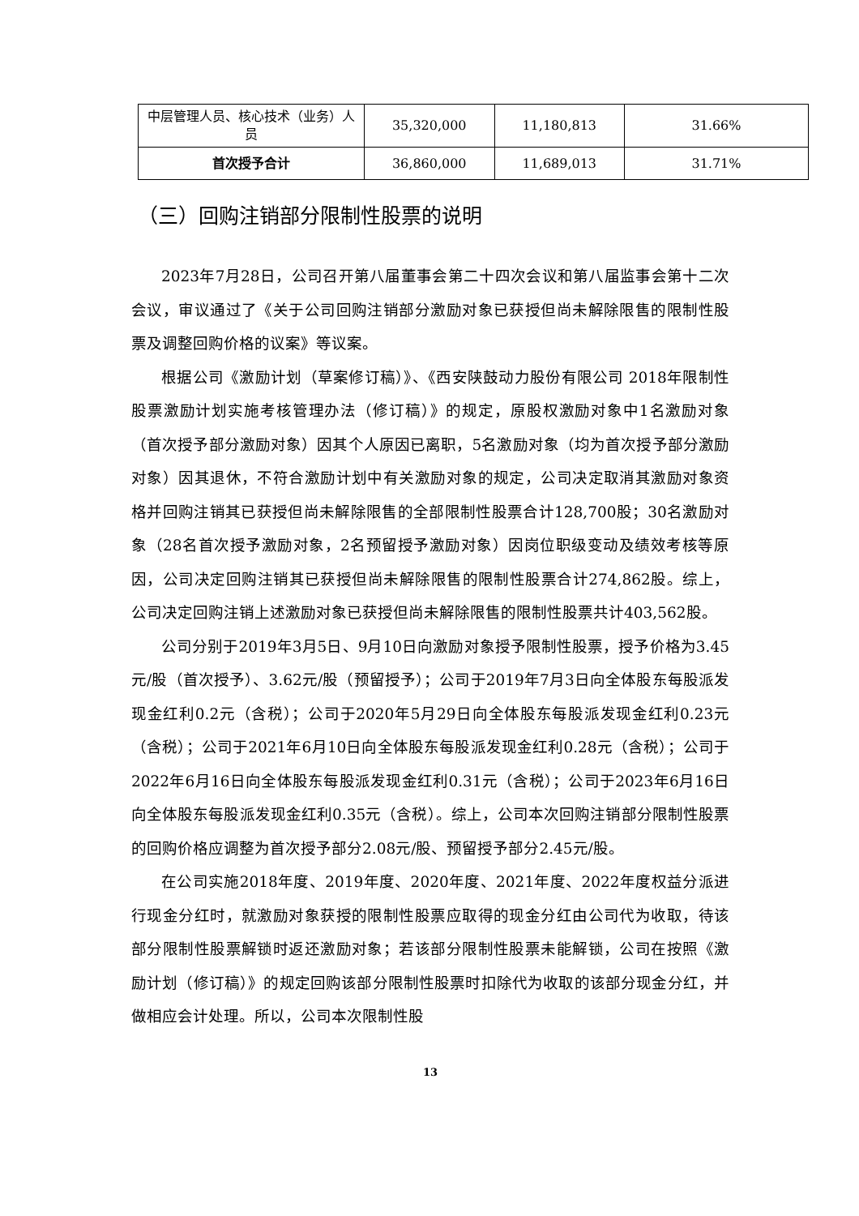| 中层管理人员、核心技术（业务）人员 | 35,320,000 | 11,180,813 | 31.66% |
| 首次授予合计 | 36,860,000 | 11,689,013 | 31.71% |
（三）回购注销部分限制性股票的说明
2023年7月28日，公司召开第八届董事会第二十四次会议和第八届监事会第十二次会议，审议通过了《关于公司回购注销部分激励对象已获授但尚未解除限售的限制性股票及调整回购价格的议案》等议案。
根据公司《激励计划（草案修订稿）》、《西安陕鼓动力股份有限公司 2018年限制性股票激励计划实施考核管理办法（修订稿）》的规定，原股权激励对象中1名激励对象（首次授予部分激励对象）因其个人原因已离职，5名激励对象（均为首次授予部分激励对象）因其退休，不符合激励计划中有关激励对象的规定，公司决定取消其激励对象资格并回购注销其已获授但尚未解除限售的全部限制性股票合计128,700股；30名激励对象（28名首次授予激励对象，2名预留授予激励对象）因岗位职级变动及绩效考核等原因，公司决定回购注销其已获授但尚未解除限售的限制性股票合计274,862股。综上，公司决定回购注销上述激励对象已获授但尚未解除限售的限制性股票共计403,562股。
公司分别于2019年3月5日、9月10日向激励对象授予限制性股票，授予价格为3.45元/股（首次授予）、3.62元/股（预留授予）；公司于2019年7月3日向全体股东每股派发现金红利0.2元（含税）；公司于2020年5月29日向全体股东每股派发现金红利0.23元（含税）；公司于2021年6月10日向全体股东每股派发现金红利0.28元（含税）；公司于2022年6月16日向全体股东每股派发现金红利0.31元（含税）；公司于2023年6月16日向全体股东每股派发现金红利0.35元（含税）。综上，公司本次回购注销部分限制性股票的回购价格应调整为首次授予部分2.08元/股、预留授予部分2.45元/股。
在公司实施2018年度、2019年度、2020年度、2021年度、2022年度权益分派进行现金分红时，就激励对象获授的限制性股票应取得的现金分红由公司代为收取，待该部分限制性股票解锁时返还激励对象；若该部分限制性股票未能解锁，公司在按照《激励计划（修订稿）》的规定回购该部分限制性股票时扣除代为收取的该部分现金分红，并做相应会计处理。所以，公司本次限制性股
13